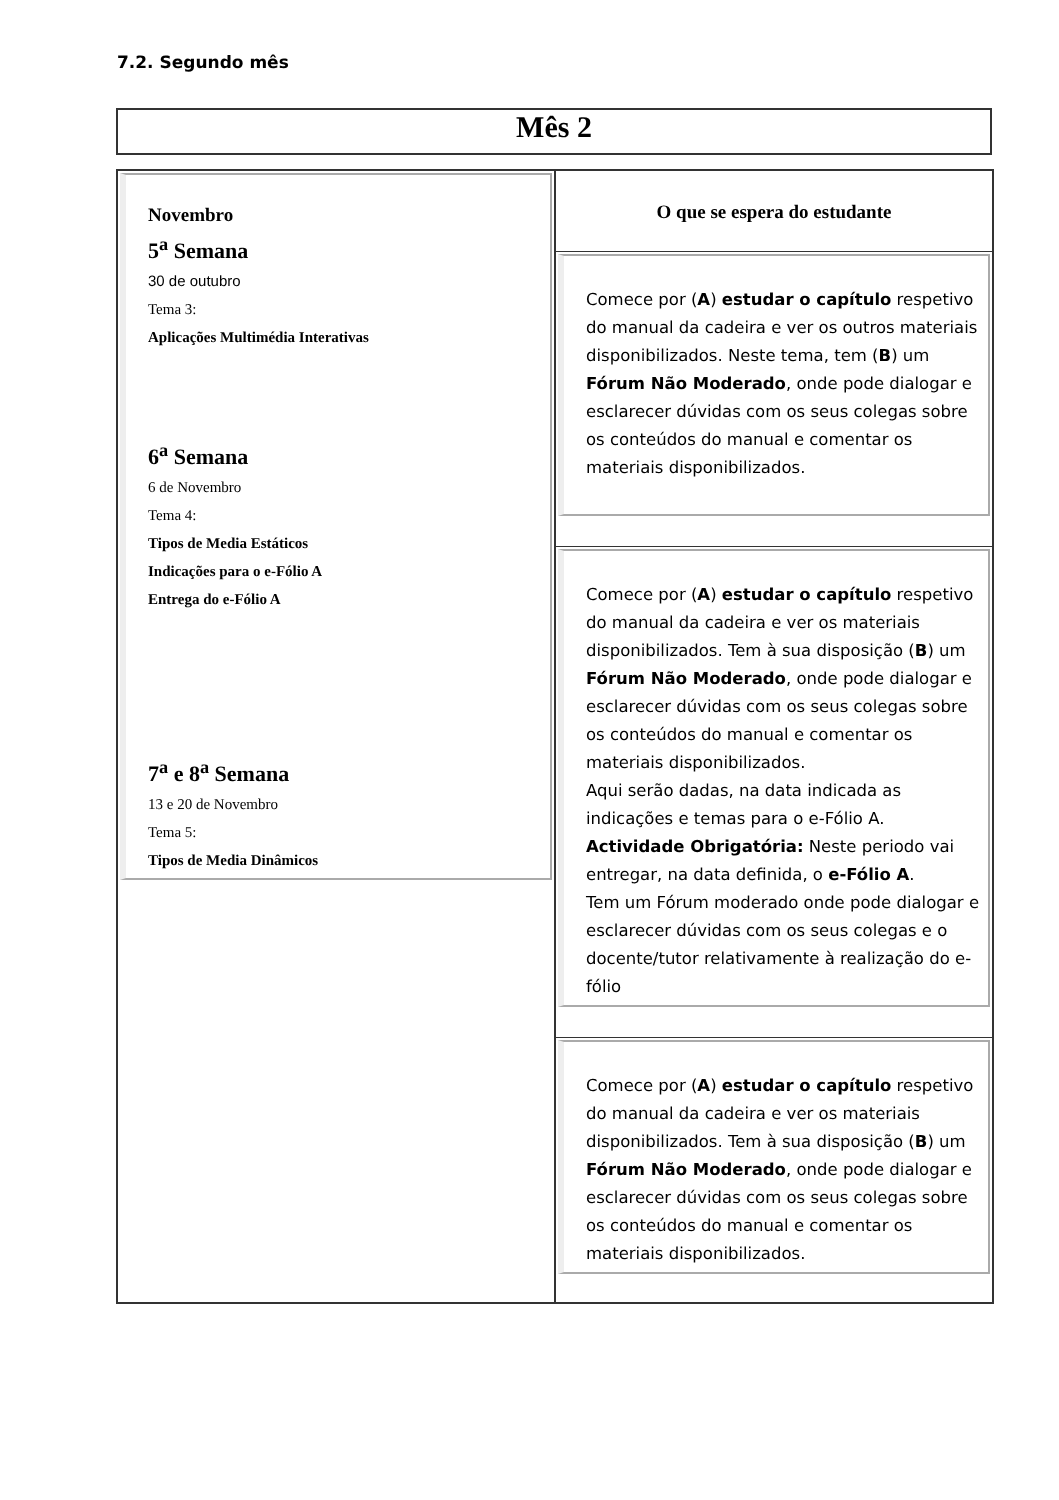7.2. Segundo mês
Mês 2
| Novembro 5<sup>a</sup> Semana 30 de outubro Tema 3: Aplicações Multimédia Interativas 6<sup>a</sup> Semana 6 de Novembro Tema 4: Tipos de Media Estáticos Indicações para o e-Fólio A Entrega do e-Fólio A 7<sup>a</sup> e 8<sup>a</sup> Semana 13 e 20 de Novembro Tema 5: Tipos de Media Dinâmicos | O que se espera do estudante Comece por ( A ) estudar o capítulo respetivo do manual da cadeira e ver os outros materiais disponibilizados. Neste tema, tem ( B ) um Fórum Não Moderado , onde pode dialogar e esclarecer dúvidas com os seus colegas sobre os conteúdos do manual e comentar os materiais disponibilizados. Comece por ( A ) estudar o capítulo respetivo do manual da cadeira e ver os materiais disponibilizados. Tem à sua disposição ( B ) um Fórum Não Moderado , onde pode dialogar e esclarecer dúvidas com os seus colegas sobre os conteúdos do manual e comentar os materiais disponibilizados. Aqui serão dadas, na data indicada as indicações e temas para o e-Fólio A. Actividade Obrigatória: Neste periodo vai entregar, na data definida, o e-Fólio A . Tem um Fórum moderado onde pode dialogar e esclarecer dúvidas com os seus colegas e o docente/tutor relativamente à realização do e-fólio Comece por ( A ) estudar o capítulo respetivo do manual da cadeira e ver os materiais disponibilizados. Tem à sua disposição ( B ) um Fórum Não Moderado , onde pode dialogar e esclarecer dúvidas com os seus colegas sobre os conteúdos do manual e comentar os materiais disponibilizados. |